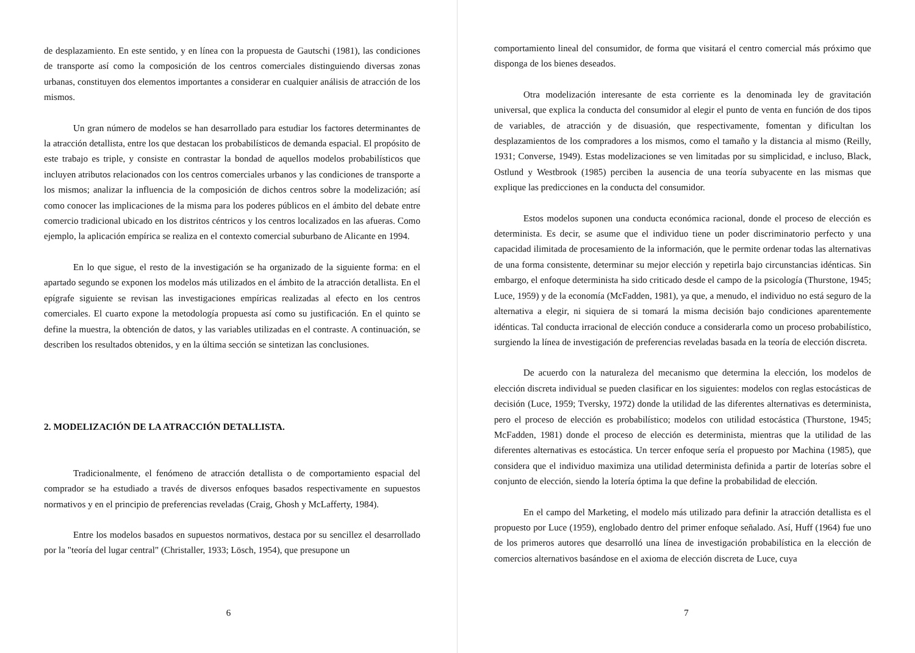de desplazamiento. En este sentido, y en línea con la propuesta de Gautschi (1981), las condiciones de transporte así como la composición de los centros comerciales distinguiendo diversas zonas urbanas, constituyen dos elementos importantes a considerar en cualquier análisis de atracción de los mismos.
Un gran número de modelos se han desarrollado para estudiar los factores determinantes de la atracción detallista, entre los que destacan los probabilísticos de demanda espacial. El propósito de este trabajo es triple, y consiste en contrastar la bondad de aquellos modelos probabilísticos que incluyen atributos relacionados con los centros comerciales urbanos y las condiciones de transporte a los mismos; analizar la influencia de la composición de dichos centros sobre la modelización; así como conocer las implicaciones de la misma para los poderes públicos en el ámbito del debate entre comercio tradicional ubicado en los distritos céntricos y los centros localizados en las afueras. Como ejemplo, la aplicación empírica se realiza en el contexto comercial suburbano de Alicante en 1994.
En lo que sigue, el resto de la investigación se ha organizado de la siguiente forma: en el apartado segundo se exponen los modelos más utilizados en el ámbito de la atracción detallista. En el epígrafe siguiente se revisan las investigaciones empíricas realizadas al efecto en los centros comerciales. El cuarto expone la metodología propuesta así como su justificación. En el quinto se define la muestra, la obtención de datos, y las variables utilizadas en el contraste. A continuación, se describen los resultados obtenidos, y en la última sección se sintetizan las conclusiones.
2. MODELIZACIÓN DE LA ATRACCIÓN DETALLISTA.
Tradicionalmente, el fenómeno de atracción detallista o de comportamiento espacial del comprador se ha estudiado a través de diversos enfoques basados respectivamente en supuestos normativos y en el principio de preferencias reveladas (Craig, Ghosh y McLafferty, 1984).
Entre los modelos basados en supuestos normativos, destaca por su sencillez el desarrollado por la "teoría del lugar central" (Christaller, 1933; Lösch, 1954), que presupone un
6
comportamiento lineal del consumidor, de forma que visitará el centro comercial más próximo que disponga de los bienes deseados.
Otra modelización interesante de esta corriente es la denominada ley de gravitación universal, que explica la conducta del consumidor al elegir el punto de venta en función de dos tipos de variables, de atracción y de disuasión, que respectivamente, fomentan y dificultan los desplazamientos de los compradores a los mismos, como el tamaño y la distancia al mismo (Reilly, 1931; Converse, 1949). Estas modelizaciones se ven limitadas por su simplicidad, e incluso, Black, Ostlund y Westbrook (1985) perciben la ausencia de una teoría subyacente en las mismas que explique las predicciones en la conducta del consumidor.
Estos modelos suponen una conducta económica racional, donde el proceso de elección es determinista. Es decir, se asume que el individuo tiene un poder discriminatorio perfecto y una capacidad ilimitada de procesamiento de la información, que le permite ordenar todas las alternativas de una forma consistente, determinar su mejor elección y repetirla bajo circunstancias idénticas. Sin embargo, el enfoque determinista ha sido criticado desde el campo de la psicología (Thurstone, 1945; Luce, 1959) y de la economía (McFadden, 1981), ya que, a menudo, el individuo no está seguro de la alternativa a elegir, ni siquiera de si tomará la misma decisión bajo condiciones aparentemente idénticas. Tal conducta irracional de elección conduce a considerarla como un proceso probabilístico, surgiendo la línea de investigación de preferencias reveladas basada en la teoría de elección discreta.
De acuerdo con la naturaleza del mecanismo que determina la elección, los modelos de elección discreta individual se pueden clasificar en los siguientes: modelos con reglas estocásticas de decisión (Luce, 1959; Tversky, 1972) donde la utilidad de las diferentes alternativas es determinista, pero el proceso de elección es probabilístico; modelos con utilidad estocástica (Thurstone, 1945; McFadden, 1981) donde el proceso de elección es determinista, mientras que la utilidad de las diferentes alternativas es estocástica. Un tercer enfoque sería el propuesto por Machina (1985), que considera que el individuo maximiza una utilidad determinista definida a partir de loterías sobre el conjunto de elección, siendo la lotería óptima la que define la probabilidad de elección.
En el campo del Marketing, el modelo más utilizado para definir la atracción detallista es el propuesto por Luce (1959), englobado dentro del primer enfoque señalado. Así, Huff (1964) fue uno de los primeros autores que desarrolló una línea de investigación probabilística en la elección de comercios alternativos basándose en el axioma de elección discreta de Luce, cuya
7